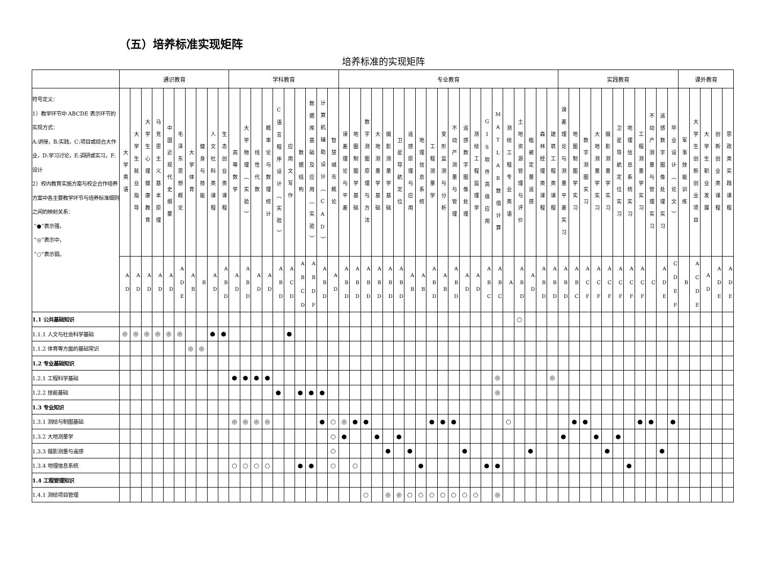（五）培养标准实现矩阵
培养标准的实现矩阵
| | 通识教育 | | | | | | | | | | 学科教育 | | | | | | | | | | 专业教育 | | | | | | | | | | | | | | | | | | | | 实践教育 | | | | | | | | | | | 课外教育 | | | | |
| --- | --- | --- | --- | --- | --- | --- | --- | --- | --- | --- | --- | --- | --- | --- | --- | --- | --- | --- | --- | --- | --- | --- | --- | --- | --- | --- | --- | --- | --- | --- | --- | --- | --- | --- | --- | --- | --- | --- | --- | --- | --- | --- | --- | --- | --- | --- | --- | --- | --- | --- | --- | --- | --- | --- | --- | --- |
| 符号定义： 1）教学环节中 ABCDE 表示环节的实现方式： A:讲授，B:实践，C:项目或综合大作业，D:学习讨论，E:调研或实习，F:设计 2）校内教育实施方案与校企合作培养方案中各主要教学环节与培养标准细则之间的映射关系： “●”表示强， “◎”表示中， “○”表示弱。 | 大学英语 | 大学生就业指导 | 大学生心理健康教育 | 马克思主义基本原理 | 中国近现代史纲要 | 毛泽东思想概论 | 大学体育 | 健身与技能 | 人文社科类课程 | 生态创业类课程 | 高等数学 | 大学物理（实验） | 线性代数 | 概率论与数理统计 | C语言程序设计（实验） | 应用文写作 | 数据结构 | 数据库基础及应用（实验） | 计算机辅助设计（CAD） | 智慧城市概论 | 误差理论与平差 | 地图制图学基础 | 数字测图原理与方法 | 大地测量学基础 | 摄影测量学基础 | 卫星导航定位 | 遥感原理与应用 | 地理信息系统 | 工程测量学 | 变形监测与分析 | 不动产测量与管理 | 遥感数字图像处理 | 测绘工程监理学 | GIS软件高级应用 | MATLAB数值计算 | 测绘工程专业英语 | 土地资源管理与评价 | 植被定量遥感 | 森林经理类课程 | 建筑工程类课程 | 误差理论与测量平差实习 | 地图制图学实习 | 数字测图实习 | 大地测量学实习 | 摄影测量学实习 | 卫星导航定位实习 | 地理信息系统实习 | 工程测量学实习 | 不动产测量与管理实习 | 遥感数字图像处理实习 | 毕业设计（论文） | 军事技能训练 | 大学生创新创业项目 | 大学生职业发展 | 创新创业类课程 | 思政类实践课程 |
| | AD | AD | AD | AD | AD | ADE | AB | B | AD | ABD | AD | ABD | AD | AD | ABD | ACD | ABCD | ABDF | ABD | AD | ABD | ABD | ABD | ABD | ABD | ABD | AB | AB | ABD | AB | ABD | AD | AD | ABC | ABC | A | ABD | AD | ABD | ABD | ABD | ABC | ACF | ACF | ACF | ACF | ACF | ACF | C | ADE | CDEF | B | ACDE | AD | ADE | ADE |
| 1.1 公共基础知识 | | | | | | | | | | | | | | | | | | | | | | | | | | | | | | | | | | | | | ○ | | | | | | | | | | | | | | | | | | | |
| 1.1.1 人文与社会科学基础 | ◎ | ◎ | ◎ | ◎ | ◎ | ◎ | | | ● | ● | | | | | | ● | | | | | | | | | | | | | | | | | | | | | | | | | | | | | | | | | | | | | | | | |
| 1.1.2 体育等方面的基础常识 | | | | | | | ◎ | ◎ | | | | | | | | | | | | | | | | | | | | | | | | | | | | | | | | | | | | | | | | | | | | | | | | |
| 1.2 专业基础知识 | | | | | | | | | | | | | | | | | | | | | | | | | | | | | | | | | | | | | | | | | | | | | | | | | | | | | | | | |
| 1.2.1 工程科学基础 | | | | | | | | | | | ● | ● | ● | ● | | | | | | | | | | | | | | | | | | | | | ◎ | | | | | ◎ | | | | | | | | | | | | | | | | |
| 1.2.2 技能基础 | | | | | | | | | | | | | | | ● | | ● | ● | ● | | | | | | | | | | | | | | | | ◎ | | | | | | | | | | | | | | | | | | | | | |
| 1.3 专业知识 | | | | | | | | | | | | | | | | | | | | | | | | | | | | | | | | | | | | | | | | | | | | | | | | | | | | | | | | |
| 1.3.1 测绘与制图基础 | | | | | | | | | | | ◎ | ◎ | ◎ | ◎ | | | | | ● | ○ | ◎ | ● | ● | | | | | | ● | ● | ● | | | | | ○ | | | | | | ● | ● | | | | | ● | ● | | ● | | | | | |
| 1.3.2 大地测量学 | | | | | | | | | | | | | | | | | | | | ○ | ● | | | ● | | ● | | | | | | | | | | | | | | | ● | | | ● | | ● | | | | | | | | | | |
| 1.3.3 摄影测量与遥感 | | | | | | | | | | | | | | | | | | | | ○ | | | | | ● | | ● | | | | | ● | | | | | | ● | | | | | | | ● | | | | | ● | | | | | | |
| 1.3.4 地理信息系统 | | | | | | | | | | | ○ | ○ | ○ | ○ | | | ● | ● | | ○ | | ○ | | | | | | ● | | | | | | ● | ● | | | | | | | | | | | | ● | | | | | | | | | |
| 1.4 工程管理知识 | | | | | | | | | | | | | | | | | | | | | | | | | | | | | | | | | | | | | | | | | | | | | | | | | | | | | | | | |
| 1.4.1 测绘项目管理 | | | | | | | | | | | | | | | | | | | | | | | ○ | | ◎ | ◎ | ○ | ○ | ○ | ○ | ○ | ○ | ○ | | ◎ | | | | | | | | | | | | | | | | | | | | | |